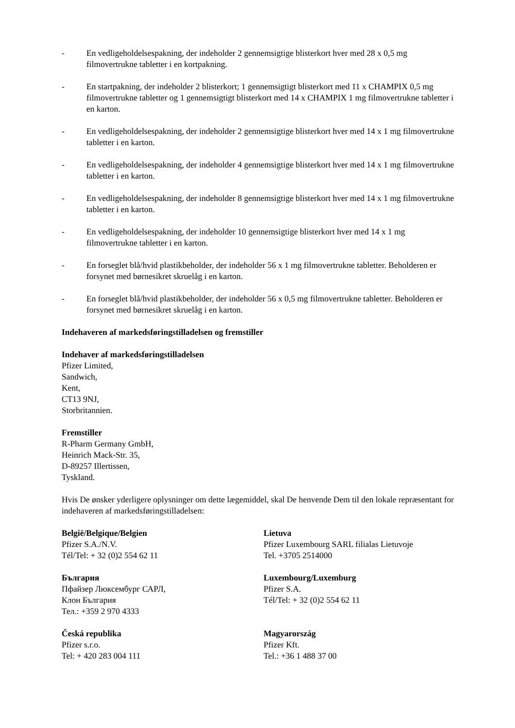- En vedligeholdelsespakning, der indeholder 2 gennemsigtige blisterkort hver med 28 x 0,5 mg filmovertrukne tabletter i en kortpakning.
- En startpakning, der indeholder 2 blisterkort; 1 gennemsigtigt blisterkort med 11 x CHAMPIX 0,5 mg filmovertrukne tabletter og 1 gennemsigtigt blisterkort med 14 x CHAMPIX 1 mg filmovertrukne tabletter i en karton.
- En vedligeholdelsespakning, der indeholder 2 gennemsigtige blisterkort hver med 14 x 1 mg filmovertrukne tabletter i en karton.
- En vedligeholdelsespakning, der indeholder 4 gennemsigtige blisterkort hver med 14 x 1 mg filmovertrukne tabletter i en karton.
- En vedligeholdelsespakning, der indeholder 8 gennemsigtige blisterkort hver med 14 x 1 mg filmovertrukne tabletter i en karton.
- En vedligeholdelsespakning, der indeholder 10 gennemsigtige blisterkort hver med 14 x 1 mg filmovertrukne tabletter i en karton.
- En forseglet blå/hvid plastikbeholder, der indeholder 56 x 1 mg filmovertrukne tabletter. Beholderen er forsynet med børnesikret skruelåg i en karton.
- En forseglet blå/hvid plastikbeholder, der indeholder 56 x 0,5 mg filmovertrukne tabletter. Beholderen er forsynet med børnesikret skruelåg i en karton.
Indehaveren af markedsføringstilladelsen og fremstiller
Indehaver af markedsføringstilladelsen
Pfizer Limited,
Sandwich,
Kent,
CT13 9NJ,
Storbritannien.
Fremstiller
R-Pharm Germany GmbH,
Heinrich Mack-Str. 35,
D-89257 Illertissen,
Tyskland.
Hvis De ønsker yderligere oplysninger om dette lægemiddel, skal De henvende Dem til den lokale repræsentant for indehaveren af markedsføringstilladelsen:
België/Belgique/Belgien
Pfizer S.A./N.V.
Tél/Tel: + 32 (0)2 554 62 11
Lietuva
Pfizer Luxembourg SARL filialas Lietuvoje
Tel. +3705 2514000
България
Пфайзер Люксембург САРЛ,
Клон България
Тел.: +359 2 970 4333
Luxembourg/Luxemburg
Pfizer S.A.
Tél/Tel: + 32 (0)2 554 62 11
Česká republika
Pfizer s.r.o.
Tel: + 420 283 004 111
Magyarország
Pfizer Kft.
Tel.: +36 1 488 37 00